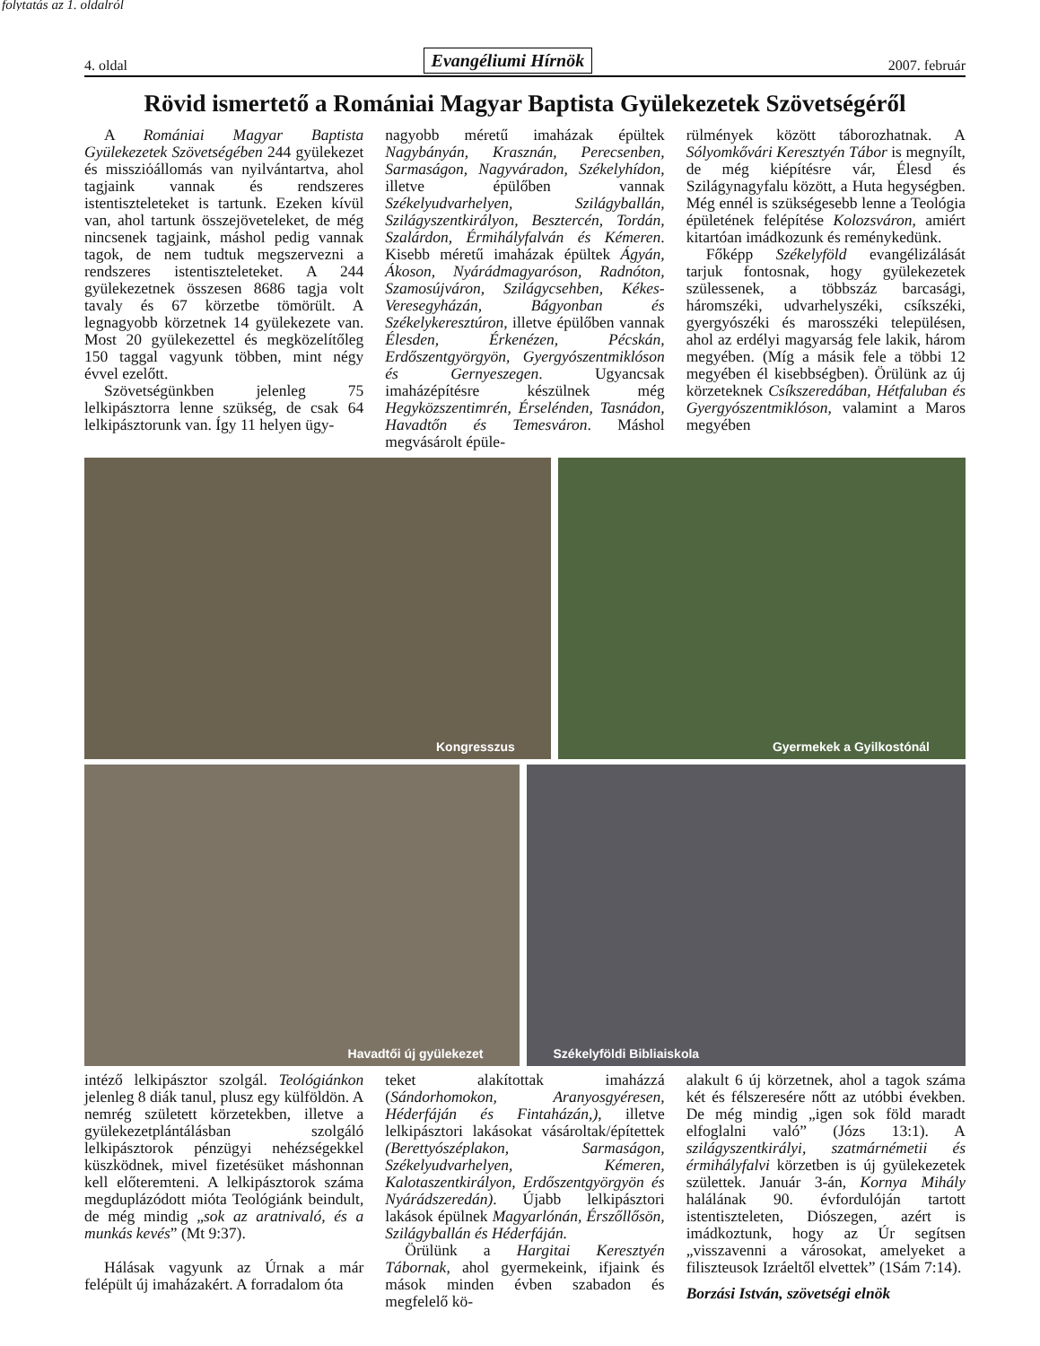folytatás az 1. oldalról
4. oldal Evangéliumi Hírnök 2007. február
Rövid ismertető a Romániai Magyar Baptista Gyülekezetek Szövetségéről
A Romániai Magyar Baptista Gyülekezetek Szövetségében 244 gyülekezet és missziόállomás van nyilvántartva, ahol tagjaink vannak és rendszeres istentiszteleteket is tartunk. Ezeken kívül van, ahol tartunk összejöveteleket, de még nincsenek tagjaink, máshol pedig vannak tagok, de nem tudtuk megszervezni a rendszeres istentiszteleteket. A 244 gyülekezetnek összesen 8686 tagja volt tavaly és 67 körzetbe tömörült. A legnagyobb körzetnek 14 gyülekezete van. Most 20 gyülekezettel és megközelítőleg 150 taggal vagyunk többen, mint négy évvel ezelőtt.
Szövetségünkben jelenleg 75 lelkipásztorra lenne szükség, de csak 64 lelkipásztorunk van. Így 11 helyen ügy-
nagyobb méretű imaházak épültek Nagybányán, Krasznán, Perecsenben, Sarmaságon, Nagyváradon, Székelyhídon, illetve épülőben vannak Székelyudvarhelyen, Szilágyballán, Szilágyszentkirályon, Besztercén, Tordán, Szalárdon, Érmihályfalván és Kémeren. Kisebb méretű imaházak épültek Ágyán, Ákoson, Nyárádmagyaróson, Radnóton, Szamosújváron, Szilágycsehben, Kékes-Veresegyházán, Bágyonban és Székelykereszt­úron, illetve épülőben vannak Élesden, Érkenézen, Pécskán, Erdőszentgyörgyön, Gyergyószentmiklóson és Gernyeszegen. Ugyancsak imaházépítésre készülnek még Hegyközszentimrén, Érselénden, Tasnádon, Havadtőn és Temesváron. Máshol megvásárolt épüle-
rülmények között táborozhatnak. A Sólyomkővári Keresztyén Tábor is megnyílt, de még kiépítésre vár, Élesd és Szilágynagyfalu között, a Huta hegységben. Még ennél is szükségesebb lenne a Teológia épületének felépítése Kolozsváron, amiért kitartóan imádkozunk és reménykedünk.
Főképp Székelyföld evangélizálását tarjuk fontosnak, hogy gyülekezetek szülessenek, a többszáz barcasági, háromszéki, udvarhelyszéki, csíkszéki, gyergyószéki és marosszéki településen, ahol az erdélyi magyarság fele lakik, három megyében. (Míg a másik fele a többi 12 megyében él kisebbségben). Örülünk az új körzeteknek Csíkszeredában, Hétfaluban és Gyergyószentmiklóson, valamint a Maros megyében
Kongresszus
Gyermekek a Gyilkostónál
Havadtői új gyülekezet
Székelyföldi Bibliaiskola
intéző lelkipásztor szolgál. Teológiánkon jelenleg 8 diák tanul, plusz egy külföldön. A nemrég született körzetekben, illetve a gyülekezetplántálásban szolgáló lelkipásztorok pénzügyi nehézségekkel küszködnek, mivel fizetésüket máshonnan kell előteremteni. A lelkipásztorok száma megduplázódott mióta Teológiánk beindult, de még mindig „sok az aratnivaló, és a munkás kevés” (Mt 9:37).
Hálásak vagyunk az Úrnak a már felépült új imaházakért. A forradalom óta
teket alakítottak imaházzá (Sándorhomokon, Aranyosgyéresen, Héderfáján és Fintaházán,), illetve lelkipásztori lakásokat vásároltak/építettek (Berettyószéplakon, Sarmaságon, Székelyudvarhelyen, Kémeren, Kalotaszentkirályon, Erdőszentgyörgyön és Nyárádszeredán). Újabb lelkipásztori lakások épülnek Magyarlónán, Érszőllősön, Szilágyballán és Héderfáján.
Örülünk a Hargitai Keresztyén Tábornak, ahol gyermekeink, ifjaink és mások minden évben szabadon és megfelelő kö-
alakult 6 új körzetnek, ahol a tagok száma két és félszeresére nőtt az utóbbi években. De még mindig „igen sok föld maradt elfoglalni való” (Józs 13:1). A szilágyszentkirályi, szatmárnémetii és érmihályfalvi körzetben is új gyülekezetek születtek. Január 3-án, Kornya Mihály halálának 90. évfordulóján tartott istentiszteleten, Diószegen, azért is imádkoztunk, hogy az Úr segítsen „visszavenni a városokat, amelyeket a filiszteusok Izráeltől elvettek” (1Sám 7:14).
Borzási István, szövetségi elnök